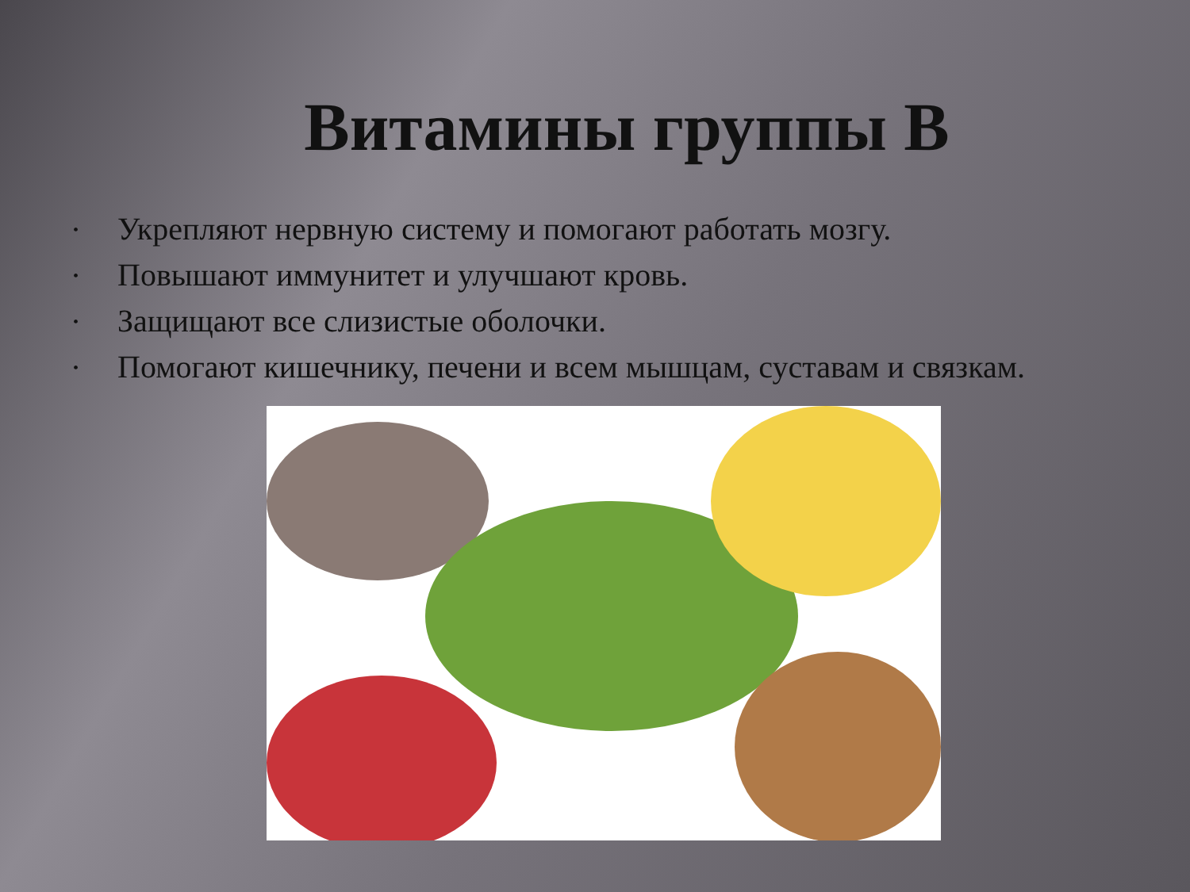Витамины группы В
• Укрепляют нервную систему и помогают работать мозгу.
• Повышают иммунитет и улучшают кровь.
• Защищают все слизистые оболочки.
• Помогают кишечнику, печени и всем мышцам, суставам и связкам.